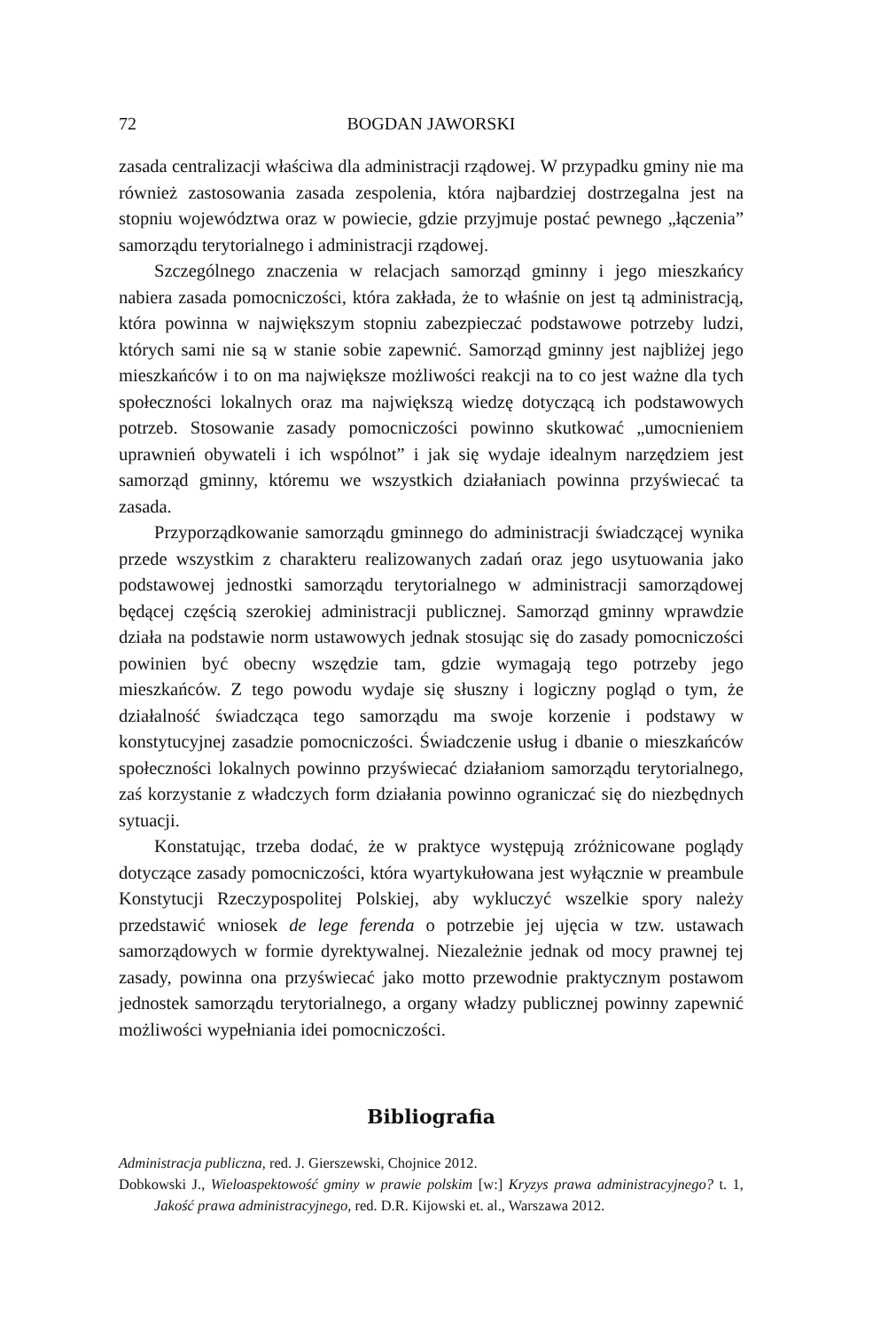72 BOGDAN JAWORSKI
zasada centralizacji właściwa dla administracji rządowej. W przypadku gminy nie ma również zastosowania zasada zespolenia, która najbardziej dostrzegalna jest na stopniu województwa oraz w powiecie, gdzie przyjmuje postać pewnego „łączenia” samorządu terytorialnego i administracji rządowej.
Szczególnego znaczenia w relacjach samorząd gminny i jego mieszkańcy nabiera zasada pomocniczości, która zakłada, że to właśnie on jest tą administracją, która powinna w największym stopniu zabezpieczać podstawowe potrzeby ludzi, których sami nie są w stanie sobie zapewnić. Samorząd gminny jest najbliżej jego mieszkańców i to on ma największe możliwości reakcji na to co jest ważne dla tych społeczności lokalnych oraz ma największą wiedzę dotyczącą ich podstawowych potrzeb. Stosowanie zasady pomocniczości powinno skutkować „umocnieniem uprawnień obywateli i ich wspólnot” i jak się wydaje idealnym narzędziem jest samorząd gminny, któremu we wszystkich działaniach powinna przyświecać ta zasada.
Przyporządkowanie samorządu gminnego do administracji świadczącej wynika przede wszystkim z charakteru realizowanych zadań oraz jego usytuowania jako podstawowej jednostki samorządu terytorialnego w administracji samorządowej będącej częścią szerokiej administracji publicznej. Samorząd gminny wprawdzie działa na podstawie norm ustawowych jednak stosując się do zasady pomocniczości powinien być obecny wszędzie tam, gdzie wymagają tego potrzeby jego mieszkańców. Z tego powodu wydaje się słuszny i logiczny pogląd o tym, że działalność świadcząca tego samorządu ma swoje korzenie i podstawy w konstytucyjnej zasadzie pomocniczości. Świadczenie usług i dbanie o mieszkańców społeczności lokalnych powinno przyświecać działaniom samorządu terytorialnego, zaś korzystanie z władczych form działania powinno ograniczać się do niezbędnych sytuacji.
Konstatując, trzeba dodać, że w praktyce występują zróżnicowane poglądy dotyczące zasady pomocniczości, która wyartykułowana jest wyłącznie w preambule Konstytucji Rzeczypospolitej Polskiej, aby wykluczyć wszelkie spory należy przedstawić wniosek de lege ferenda o potrzebie jej ujęcia w tzw. ustawach samorządowych w formie dyrektywalnej. Niezależnie jednak od mocy prawnej tej zasady, powinna ona przyświecać jako motto przewodnie praktycznym postawom jednostek samorządu terytorialnego, a organy władzy publicznej powinny zapewnić możliwości wypełniania idei pomocniczości.
Bibliografia
Administracja publiczna, red. J. Gierszewski, Chojnice 2012.
Dobkowski J., Wieloaspektowość gminy w prawie polskim [w:] Kryzys prawa administracyjnego? t. 1, Jakość prawa administracyjnego, red. D.R. Kijowski et. al., Warszawa 2012.